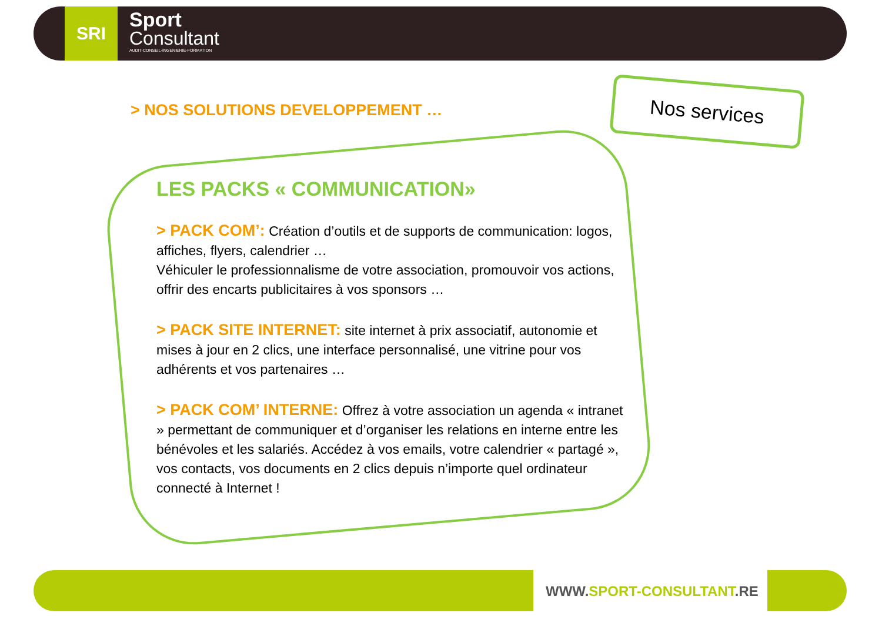SRI
Sport
Consultant
AUDIT-CONSEIL-INGENIERIE-FORMATION
> NOS SOLUTIONS DEVELOPPEMENT …
Nos services
LES PACKS « COMMUNICATION»
> PACK COM’: Création d’outils et de supports de communication: logos, affiches, flyers, calendrier …
Véhiculer le professionnalisme de votre association, promouvoir vos actions, offrir des encarts publicitaires à vos sponsors …
> PACK SITE INTERNET: site internet à prix associatif, autonomie et mises à jour en 2 clics, une interface personnalisé, une vitrine pour vos adhérents et vos partenaires …
> PACK COM’ INTERNE: Offrez à votre association un agenda « intranet » permettant de communiquer et d’organiser les relations en interne entre les bénévoles et les salariés. Accédez à vos emails, votre calendrier « partagé », vos contacts, vos documents en 2 clics depuis n’importe quel ordinateur connecté à Internet !
WWW.SPORT-CONSULTANT.RE